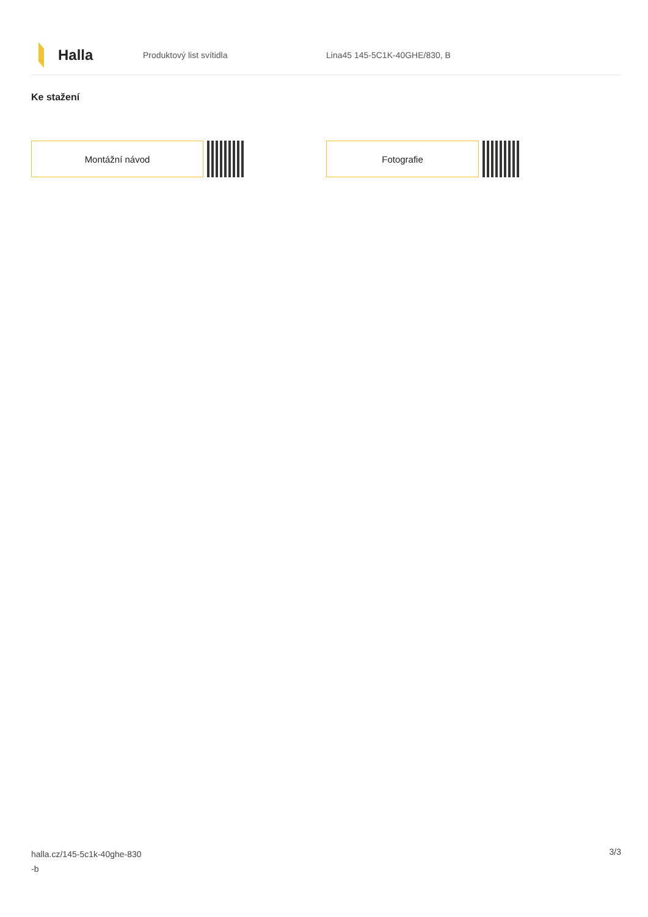Halla
Produktový list svítidla Lina45 145-5C1K-40GHE/830, B
Ke stažení
Montážní návod Fotografie
halla.cz/145-5c1k-40ghe-830
-b
3/3